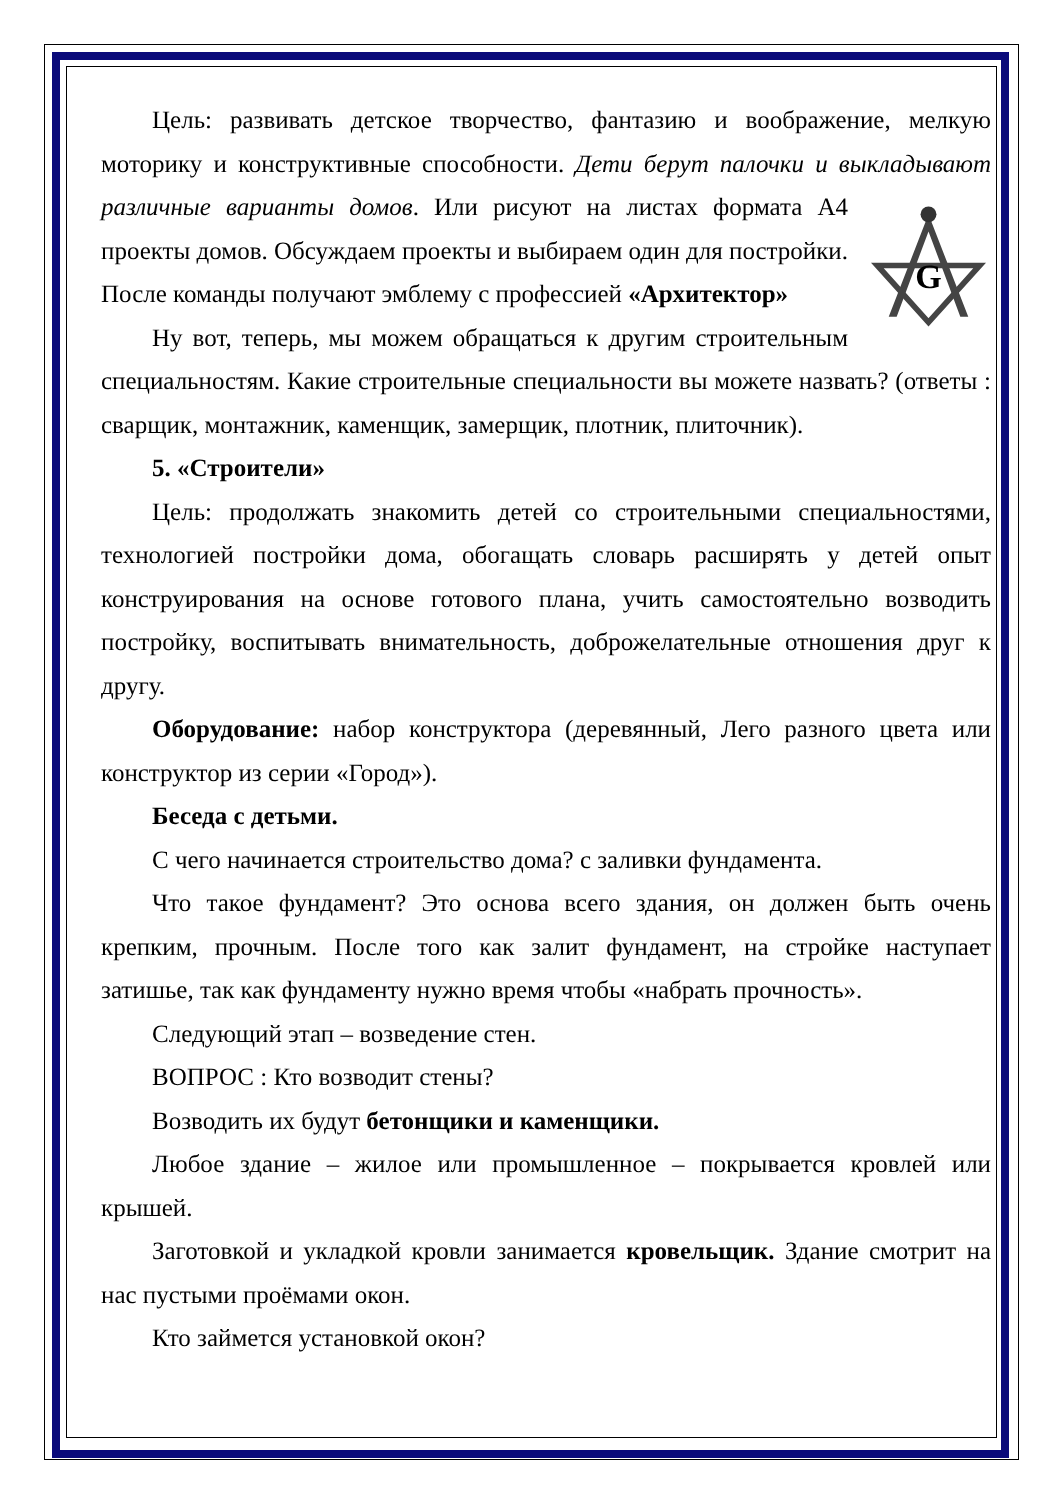Цель: развивать детское творчество, фантазию и воображение, мелкую моторику и конструктивные способности. Дети берут палочки и выкладывают различные варианты домов. Или рисуют на листах формата А4
G
проекты домов. Обсуждаем проекты и выбираем один для постройки. После команды получают эмблему с профессией «Архитектор»
Ну вот, теперь, мы можем обращаться к другим строительным специальностям. Какие строительные специальности вы можете назвать? (ответы : сварщик, монтажник, каменщик, замерщик, плотник, плиточник).
5. «Строители»
Цель: продолжать знакомить детей со строительными специальностями, технологией постройки дома, обогащать словарь расширять у детей опыт конструирования на основе готового плана, учить самостоятельно возводить постройку, воспитывать внимательность, доброжелательные отношения друг к другу.
Оборудование: набор конструктора (деревянный, Лего разного цвета или конструктор из серии «Город»).
Беседа с детьми.
С чего начинается строительство дома? с заливки фундамента.
Что такое фундамент? Это основа всего здания, он должен быть очень крепким, прочным. После того как залит фундамент, на стройке наступает затишье, так как фундаменту нужно время чтобы «набрать прочность».
Следующий этап – возведение стен.
ВОПРОС : Кто возводит стены?
Возводить их будут бетонщики и каменщики.
Любое здание – жилое или промышленное – покрывается кровлей или крышей.
Заготовкой и укладкой кровли занимается кровельщик. Здание смотрит на нас пустыми проёмами окон.
Кто займется установкой окон?